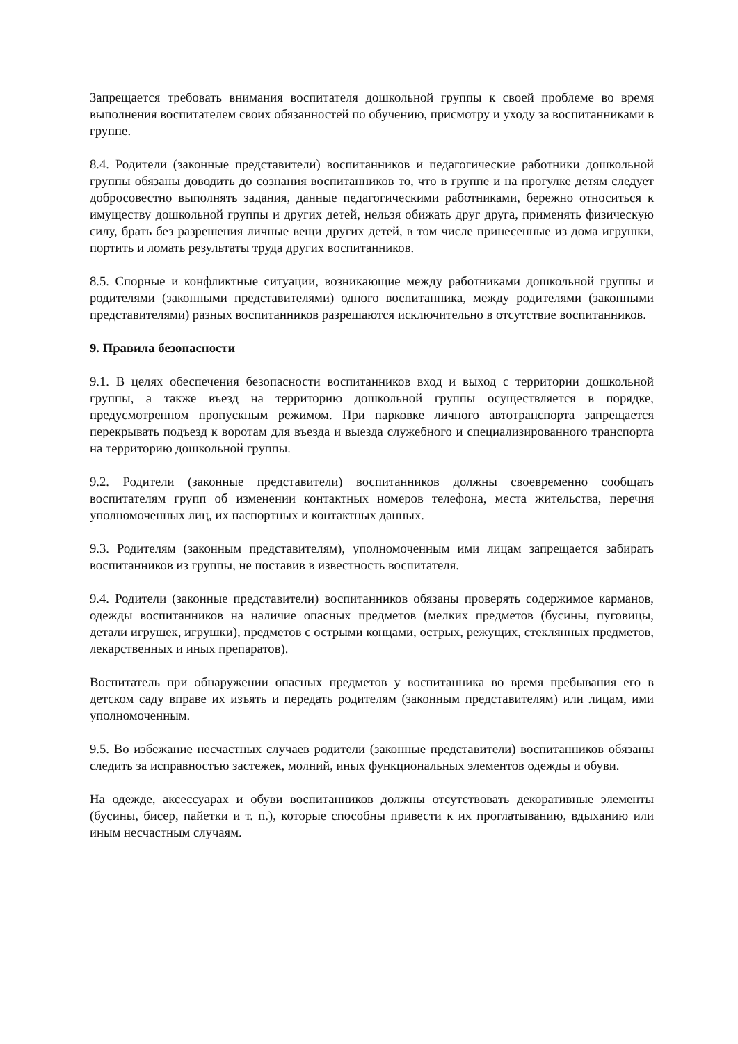Запрещается требовать внимания воспитателя дошкольной группы к своей проблеме во время выполнения воспитателем своих обязанностей по обучению, присмотру и уходу за воспитанниками в группе.
8.4. Родители (законные представители) воспитанников и педагогические работники дошкольной группы обязаны доводить до сознания воспитанников то, что в группе и на прогулке детям следует добросовестно выполнять задания, данные педагогическими работниками, бережно относиться к имуществу дошкольной группы и других детей, нельзя обижать друг друга, применять физическую силу, брать без разрешения личные вещи других детей, в том числе принесенные из дома игрушки, портить и ломать результаты труда других воспитанников.
8.5. Спорные и конфликтные ситуации, возникающие между работниками дошкольной группы и родителями (законными представителями) одного воспитанника, между родителями (законными представителями) разных воспитанников разрешаются исключительно в отсутствие воспитанников.
9. Правила безопасности
9.1. В целях обеспечения безопасности воспитанников вход и выход с территории дошкольной группы, а также въезд на территорию дошкольной группы осуществляется в порядке, предусмотренном пропускным режимом. При парковке личного автотранспорта запрещается перекрывать подъезд к воротам для въезда и выезда служебного и специализированного транспорта на территорию дошкольной группы.
9.2. Родители (законные представители) воспитанников должны своевременно сообщать воспитателям групп об изменении контактных номеров телефона, места жительства, перечня уполномоченных лиц, их паспортных и контактных данных.
9.3. Родителям (законным представителям), уполномоченным ими лицам запрещается забирать воспитанников из группы, не поставив в известность воспитателя.
9.4. Родители (законные представители) воспитанников обязаны проверять содержимое карманов, одежды воспитанников на наличие опасных предметов (мелких предметов (бусины, пуговицы, детали игрушек, игрушки), предметов с острыми концами, острых, режущих, стеклянных предметов, лекарственных и иных препаратов).
Воспитатель при обнаружении опасных предметов у воспитанника во время пребывания его в детском саду вправе их изъять и передать родителям (законным представителям) или лицам, ими уполномоченным.
9.5. Во избежание несчастных случаев родители (законные представители) воспитанников обязаны следить за исправностью застежек, молний, иных функциональных элементов одежды и обуви.
На одежде, аксессуарах и обуви воспитанников должны отсутствовать декоративные элементы (бусины, бисер, пайетки и т. п.), которые способны привести к их проглатыванию, вдыханию или иным несчастным случаям.